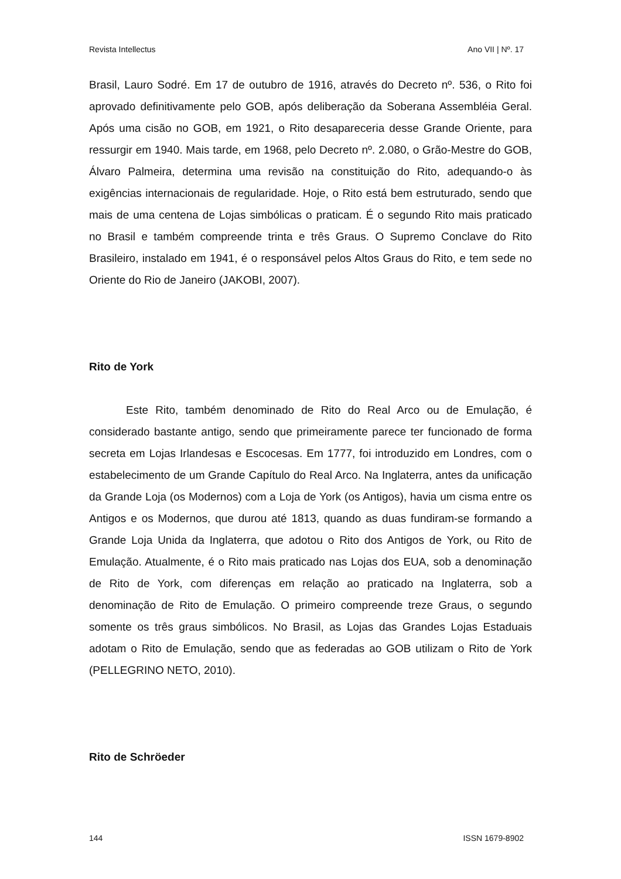Revista Intellectus Ano VII | Nº. 17
Brasil, Lauro Sodré. Em 17 de outubro de 1916, através do Decreto nº. 536, o Rito foi aprovado definitivamente pelo GOB, após deliberação da Soberana Assembléia Geral. Após uma cisão no GOB, em 1921, o Rito desapareceria desse Grande Oriente, para ressurgir em 1940. Mais tarde, em 1968, pelo Decreto nº. 2.080, o Grão-Mestre do GOB, Álvaro Palmeira, determina uma revisão na constituição do Rito, adequando-o às exigências internacionais de regularidade. Hoje, o Rito está bem estruturado, sendo que mais de uma centena de Lojas simbólicas o praticam. É o segundo Rito mais praticado no Brasil e também compreende trinta e três Graus. O Supremo Conclave do Rito Brasileiro, instalado em 1941, é o responsável pelos Altos Graus do Rito, e tem sede no Oriente do Rio de Janeiro (JAKOBI, 2007).
Rito de York
Este Rito, também denominado de Rito do Real Arco ou de Emulação, é considerado bastante antigo, sendo que primeiramente parece ter funcionado de forma secreta em Lojas Irlandesas e Escocesas. Em 1777, foi introduzido em Londres, com o estabelecimento de um Grande Capítulo do Real Arco. Na Inglaterra, antes da unificação da Grande Loja (os Modernos) com a Loja de York (os Antigos), havia um cisma entre os Antigos e os Modernos, que durou até 1813, quando as duas fundiram-se formando a Grande Loja Unida da Inglaterra, que adotou o Rito dos Antigos de York, ou Rito de Emulação. Atualmente, é o Rito mais praticado nas Lojas dos EUA, sob a denominação de Rito de York, com diferenças em relação ao praticado na Inglaterra, sob a denominação de Rito de Emulação. O primeiro compreende treze Graus, o segundo somente os três graus simbólicos. No Brasil, as Lojas das Grandes Lojas Estaduais adotam o Rito de Emulação, sendo que as federadas ao GOB utilizam o Rito de York (PELLEGRINO NETO, 2010).
Rito de Schröeder
144 ISSN 1679-8902